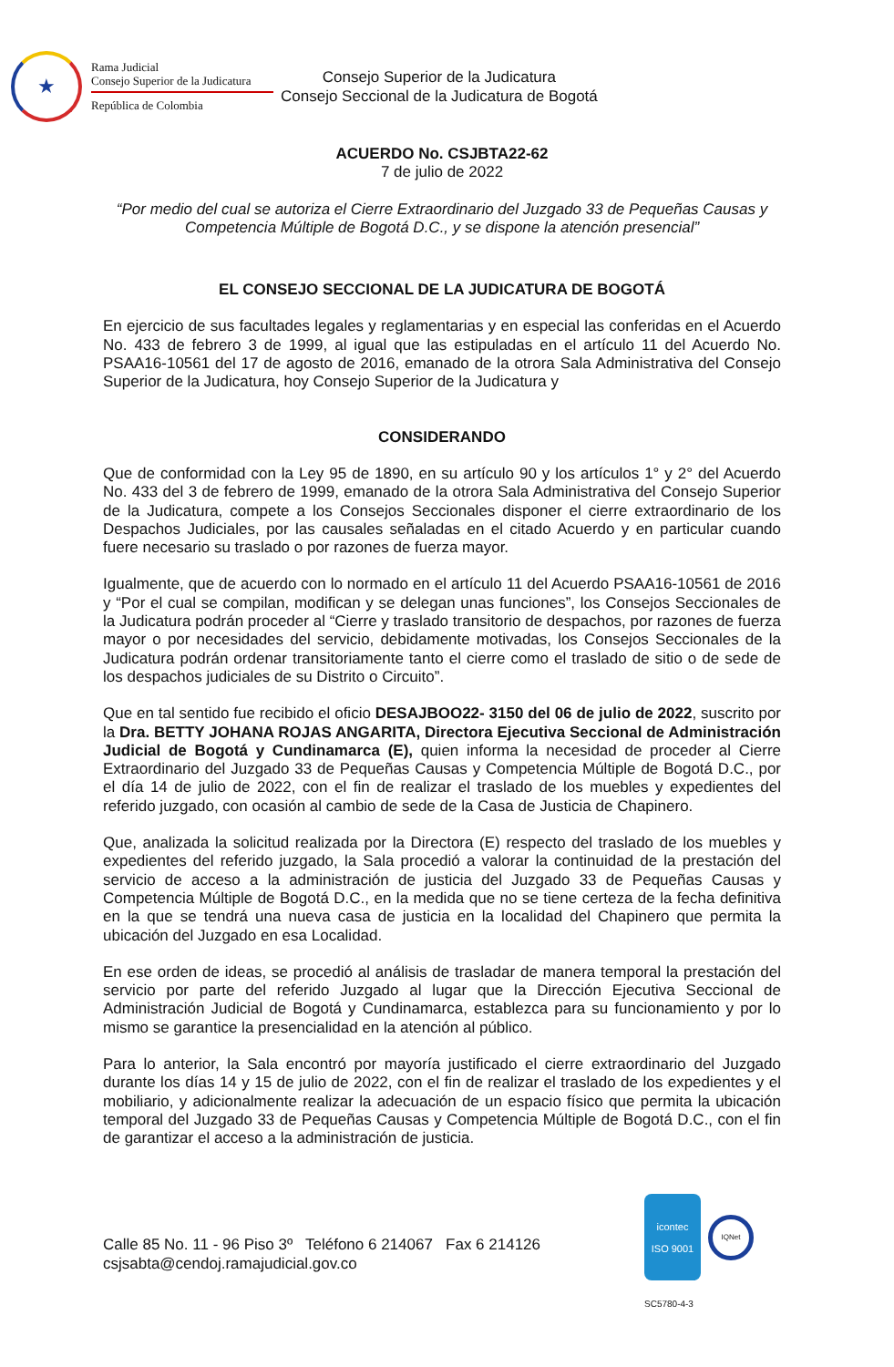★
Rama Judicial
Consejo Superior de la Judicatura
República de Colombia
Consejo Superior de la Judicatura
Consejo Seccional de la Judicatura de Bogotá
ACUERDO No. CSJBTA22-62
7 de julio de 2022
“Por medio del cual se autoriza el Cierre Extraordinario del Juzgado 33 de Pequeñas Causas y Competencia Múltiple de Bogotá D.C., y se dispone la atención presencial”
EL CONSEJO SECCIONAL DE LA JUDICATURA DE BOGOTÁ
En ejercicio de sus facultades legales y reglamentarias y en especial las conferidas en el Acuerdo No. 433 de febrero 3 de 1999, al igual que las estipuladas en el artículo 11 del Acuerdo No. PSAA16-10561 del 17 de agosto de 2016, emanado de la otrora Sala Administrativa del Consejo Superior de la Judicatura, hoy Consejo Superior de la Judicatura y
CONSIDERANDO
Que de conformidad con la Ley 95 de 1890, en su artículo 90 y los artículos 1° y 2° del Acuerdo No. 433 del 3 de febrero de 1999, emanado de la otrora Sala Administrativa del Consejo Superior de la Judicatura, compete a los Consejos Seccionales disponer el cierre extraordinario de los Despachos Judiciales, por las causales señaladas en el citado Acuerdo y en particular cuando fuere necesario su traslado o por razones de fuerza mayor.
Igualmente, que de acuerdo con lo normado en el artículo 11 del Acuerdo PSAA16-10561 de 2016 y “Por el cual se compilan, modifican y se delegan unas funciones”, los Consejos Seccionales de la Judicatura podrán proceder al “Cierre y traslado transitorio de despachos, por razones de fuerza mayor o por necesidades del servicio, debidamente motivadas, los Consejos Seccionales de la Judicatura podrán ordenar transitoriamente tanto el cierre como el traslado de sitio o de sede de los despachos judiciales de su Distrito o Circuito”.
Que en tal sentido fue recibido el oficio DESAJBOO22- 3150 del 06 de julio de 2022, suscrito por la Dra. BETTY JOHANA ROJAS ANGARITA, Directora Ejecutiva Seccional de Administración Judicial de Bogotá y Cundinamarca (E), quien informa la necesidad de proceder al Cierre Extraordinario del Juzgado 33 de Pequeñas Causas y Competencia Múltiple de Bogotá D.C., por el día 14 de julio de 2022, con el fin de realizar el traslado de los muebles y expedientes del referido juzgado, con ocasión al cambio de sede de la Casa de Justicia de Chapinero.
Que, analizada la solicitud realizada por la Directora (E) respecto del traslado de los muebles y expedientes del referido juzgado, la Sala procedió a valorar la continuidad de la prestación del servicio de acceso a la administración de justicia del Juzgado 33 de Pequeñas Causas y Competencia Múltiple de Bogotá D.C., en la medida que no se tiene certeza de la fecha definitiva en la que se tendrá una nueva casa de justicia en la localidad del Chapinero que permita la ubicación del Juzgado en esa Localidad.
En ese orden de ideas, se procedió al análisis de trasladar de manera temporal la prestación del servicio por parte del referido Juzgado al lugar que la Dirección Ejecutiva Seccional de Administración Judicial de Bogotá y Cundinamarca, establezca para su funcionamiento y por lo mismo se garantice la presencialidad en la atención al público.
Para lo anterior, la Sala encontró por mayoría justificado el cierre extraordinario del Juzgado durante los días 14 y 15 de julio de 2022, con el fin de realizar el traslado de los expedientes y el mobiliario, y adicionalmente realizar la adecuación de un espacio físico que permita la ubicación temporal del Juzgado 33 de Pequeñas Causas y Competencia Múltiple de Bogotá D.C., con el fin de garantizar el acceso a la administración de justicia.
Calle 85 No. 11 - 96 Piso 3º Teléfono 6 214067 Fax 6 214126
csjsabta@cendoj.ramajudicial.gov.co
icontec
ISO 9001
IQNet
SC5780-4-3